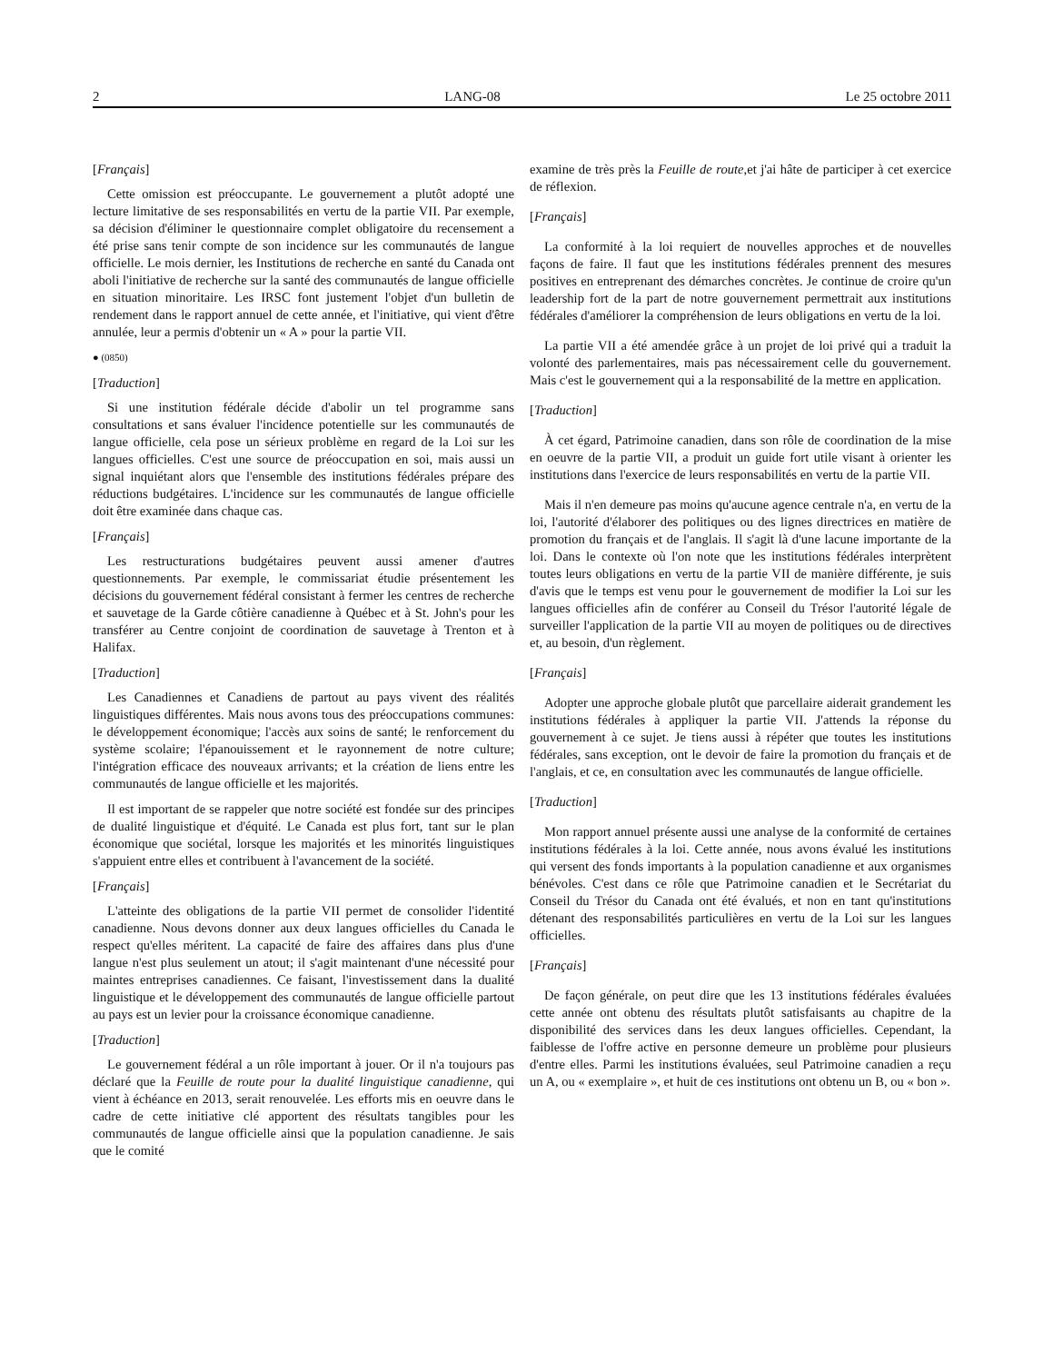2 LANG-08 Le 25 octobre 2011
[Français]
Cette omission est préoccupante. Le gouvernement a plutôt adopté une lecture limitative de ses responsabilités en vertu de la partie VII. Par exemple, sa décision d'éliminer le questionnaire complet obligatoire du recensement a été prise sans tenir compte de son incidence sur les communautés de langue officielle. Le mois dernier, les Institutions de recherche en santé du Canada ont aboli l'initiative de recherche sur la santé des communautés de langue officielle en situation minoritaire. Les IRSC font justement l'objet d'un bulletin de rendement dans le rapport annuel de cette année, et l'initiative, qui vient d'être annulée, leur a permis d'obtenir un « A » pour la partie VII.
● (0850)
[Traduction]
Si une institution fédérale décide d'abolir un tel programme sans consultations et sans évaluer l'incidence potentielle sur les communautés de langue officielle, cela pose un sérieux problème en regard de la Loi sur les langues officielles. C'est une source de préoccupation en soi, mais aussi un signal inquiétant alors que l'ensemble des institutions fédérales prépare des réductions budgétaires. L'incidence sur les communautés de langue officielle doit être examinée dans chaque cas.
[Français]
Les restructurations budgétaires peuvent aussi amener d'autres questionnements. Par exemple, le commissariat étudie présentement les décisions du gouvernement fédéral consistant à fermer les centres de recherche et sauvetage de la Garde côtière canadienne à Québec et à St. John's pour les transférer au Centre conjoint de coordination de sauvetage à Trenton et à Halifax.
[Traduction]
Les Canadiennes et Canadiens de partout au pays vivent des réalités linguistiques différentes. Mais nous avons tous des préoccupations communes: le développement économique; l'accès aux soins de santé; le renforcement du système scolaire; l'épanouissement et le rayonnement de notre culture; l'intégration efficace des nouveaux arrivants; et la création de liens entre les communautés de langue officielle et les majorités.
Il est important de se rappeler que notre société est fondée sur des principes de dualité linguistique et d'équité. Le Canada est plus fort, tant sur le plan économique que sociétal, lorsque les majorités et les minorités linguistiques s'appuient entre elles et contribuent à l'avancement de la société.
[Français]
L'atteinte des obligations de la partie VII permet de consolider l'identité canadienne. Nous devons donner aux deux langues officielles du Canada le respect qu'elles méritent. La capacité de faire des affaires dans plus d'une langue n'est plus seulement un atout; il s'agit maintenant d'une nécessité pour maintes entreprises canadiennes. Ce faisant, l'investissement dans la dualité linguistique et le développement des communautés de langue officielle partout au pays est un levier pour la croissance économique canadienne.
[Traduction]
Le gouvernement fédéral a un rôle important à jouer. Or il n'a toujours pas déclaré que la Feuille de route pour la dualité linguistique canadienne, qui vient à échéance en 2013, serait renouvelée. Les efforts mis en oeuvre dans le cadre de cette initiative clé apportent des résultats tangibles pour les communautés de langue officielle ainsi que la population canadienne. Je sais que le comité
examine de très près la Feuille de route,et j'ai hâte de participer à cet exercice de réflexion.
[Français]
La conformité à la loi requiert de nouvelles approches et de nouvelles façons de faire. Il faut que les institutions fédérales prennent des mesures positives en entreprenant des démarches concrètes. Je continue de croire qu'un leadership fort de la part de notre gouvernement permettrait aux institutions fédérales d'améliorer la compréhension de leurs obligations en vertu de la loi.
La partie VII a été amendée grâce à un projet de loi privé qui a traduit la volonté des parlementaires, mais pas nécessairement celle du gouvernement. Mais c'est le gouvernement qui a la responsabilité de la mettre en application.
[Traduction]
À cet égard, Patrimoine canadien, dans son rôle de coordination de la mise en oeuvre de la partie VII, a produit un guide fort utile visant à orienter les institutions dans l'exercice de leurs responsabilités en vertu de la partie VII.
Mais il n'en demeure pas moins qu'aucune agence centrale n'a, en vertu de la loi, l'autorité d'élaborer des politiques ou des lignes directrices en matière de promotion du français et de l'anglais. Il s'agit là d'une lacune importante de la loi. Dans le contexte où l'on note que les institutions fédérales interprètent toutes leurs obligations en vertu de la partie VII de manière différente, je suis d'avis que le temps est venu pour le gouvernement de modifier la Loi sur les langues officielles afin de conférer au Conseil du Trésor l'autorité légale de surveiller l'application de la partie VII au moyen de politiques ou de directives et, au besoin, d'un règlement.
[Français]
Adopter une approche globale plutôt que parcellaire aiderait grandement les institutions fédérales à appliquer la partie VII. J'attends la réponse du gouvernement à ce sujet. Je tiens aussi à répéter que toutes les institutions fédérales, sans exception, ont le devoir de faire la promotion du français et de l'anglais, et ce, en consultation avec les communautés de langue officielle.
[Traduction]
Mon rapport annuel présente aussi une analyse de la conformité de certaines institutions fédérales à la loi. Cette année, nous avons évalué les institutions qui versent des fonds importants à la population canadienne et aux organismes bénévoles. C'est dans ce rôle que Patrimoine canadien et le Secrétariat du Conseil du Trésor du Canada ont été évalués, et non en tant qu'institutions détenant des responsabilités particulières en vertu de la Loi sur les langues officielles.
[Français]
De façon générale, on peut dire que les 13 institutions fédérales évaluées cette année ont obtenu des résultats plutôt satisfaisants au chapitre de la disponibilité des services dans les deux langues officielles. Cependant, la faiblesse de l'offre active en personne demeure un problème pour plusieurs d'entre elles. Parmi les institutions évaluées, seul Patrimoine canadien a reçu un A, ou « exemplaire », et huit de ces institutions ont obtenu un B, ou « bon ».